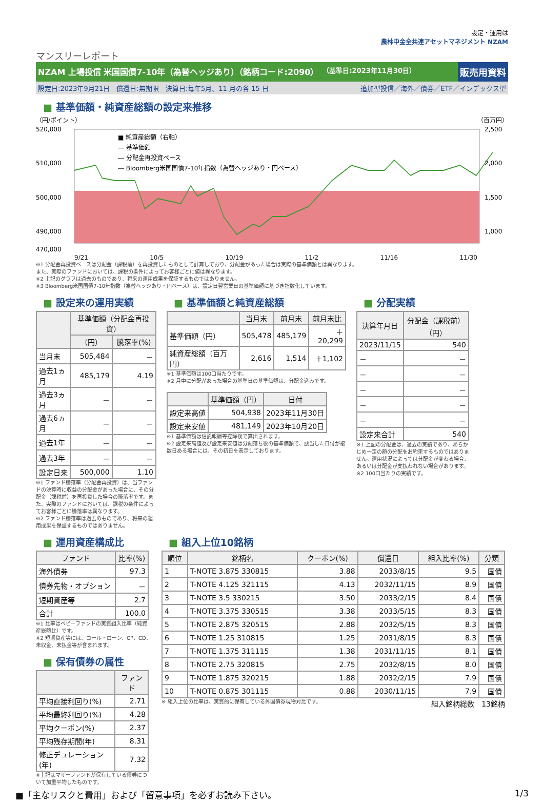マンスリーレポート
設定・運用は
農林中金全共連アセットマネジメント NZAM
NZAM 上場投信 米国国債7-10年（為替ヘッジあり）（銘柄コード:2090）
（基準日:2023年11月30日）
販売用資料
設定日:2023年9月21日　償還日:無期限　決算日:毎年5月、11 月の各 15 日 追加型投信／海外／債券／ETF／インデックス型
■ 基準価額・純資産総額の設定来推移
（円/ポイント） （百万円）
520,000
510,000
500,000
490,000
470,000
2,500
2,000
1,500
1,000
■ 純資産総額（右軸）
― 基準価額
― 分配金再投資ベース
― Bloomberg米国国債7-10年指数（為替ヘッジあり・円ベース）
9/21 10/5 10/19 11/2 11/16 11/30
※1 分配金再投資ベースは分配金（課税前）を再投資したものとして計算しており、分配金があった場合は実際の基準価額とは異なります。
また、実際のファンドにおいては、課税の条件によってお客様ごとに値は異なります。
※2 上記のグラフは過去のものであり、将来の運用成果を保証するものではありません。
※3 Bloomberg米国国債7-10年指数（為替ヘッジあり・円ベース）は、設定日翌営業日の基準価額に基づき指数化しています。
■ 設定来の運用実績
| | 基準価額（分配金再投資） | |
| --- | --- | --- |
| | （円） | 騰落率(%) |
| 当月末 | 505,484 | － |
| 過去1ヵ月 | 485,179 | 4.19 |
| 過去3ヵ月 | － | － |
| 過去6ヵ月 | － | － |
| 過去1年 | － | － |
| 過去3年 | － | － |
| 設定日来 | 500,000 | 1.10 |
※1 ファンド騰落率（分配金再投資）は、当ファンドの決算時に収益の分配金があった場合に、その分配金（課税前）を再投資した場合の騰落率です。また、実際のファンドにおいては、課税の条件によってお客様ごとに騰落率は異なります。
※2 ファンド騰落率は過去のものであり、将来の運用成果を保証するものではありません。
■ 基準価額と純資産総額
| | 当月末 | 前月末 | 前月末比 |
| --- | --- | --- | --- |
| 基準価額（円） | 505,478 | 485,179 | ＋20,299 |
| 純資産総額（百万円） | 2,616 | 1,514 | ＋1,102 |
※1 基準価額は100口当たりです。
※2 月中に分配があった場合の基準日の基準価額は、分配金込みです。
| | 基準価額（円） | 日付 |
| --- | --- | --- |
| 設定来高値 | 504,938 | 2023年11月30日 |
| 設定来安値 | 481,149 | 2023年10月20日 |
※1 基準価額は信託報酬等控除後で算出されます。
※2 設定来高値及び設定来安値は分配落ち後の基準価額で、該当した日付が複数日ある場合には、その初日を表示しております。
■ 分配実績
| 決算年月日 | 分配金（課税前）（円） |
| --- | --- |
| 2023/11/15 | 540 |
| － | － |
| － | － |
| － | － |
| － | － |
| － | － |
| 設定来合計 | 540 |
※1 上記の分配金は、過去の実績であり、あらかじめ一定の額の分配をお約束するものではありません。運用状況によっては分配金が変わる場合、あるいは分配金が支払われない場合があります。
※2 100口当たりの実績です。
■ 運用資産構成比
| ファンド | 比率(%) |
| --- | --- |
| 海外債券 | 97.3 |
| 債券先物・オプション | － |
| 短期資産等 | 2.7 |
| 合計 | 100.0 |
※1 比率はベビーファンドの実質組入比率（純資産総額比）です。
※2 短期資産等には、コール・ローン、CP、CD、未収金、未払金等が含まれます。
■ 保有債券の属性
| | ファンド |
| --- | --- |
| 平均直接利回り(%) | 2.71 |
| 平均最終利回り(%) | 4.28 |
| 平均クーポン(%) | 2.37 |
| 平均残存期間(年) | 8.31 |
| 修正デュレーション(年) | 7.32 |
※上記はマザーファンドが保有している債券について加重平均したものです。
■ 組入上位10銘柄
| 順位 | 銘柄名 | クーポン(%) | 償還日 | 組入比率(%) | 分類 |
| --- | --- | --- | --- | --- | --- |
| 1 | T-NOTE 3.875 330815 | 3.88 | 2033/8/15 | 9.5 | 国債 |
| 2 | T-NOTE 4.125 321115 | 4.13 | 2032/11/15 | 8.9 | 国債 |
| 3 | T-NOTE 3.5 330215 | 3.50 | 2033/2/15 | 8.4 | 国債 |
| 4 | T-NOTE 3.375 330515 | 3.38 | 2033/5/15 | 8.3 | 国債 |
| 5 | T-NOTE 2.875 320515 | 2.88 | 2032/5/15 | 8.3 | 国債 |
| 6 | T-NOTE 1.25 310815 | 1.25 | 2031/8/15 | 8.3 | 国債 |
| 7 | T-NOTE 1.375 311115 | 1.38 | 2031/11/15 | 8.1 | 国債 |
| 8 | T-NOTE 2.75 320815 | 2.75 | 2032/8/15 | 8.0 | 国債 |
| 9 | T-NOTE 1.875 320215 | 1.88 | 2032/2/15 | 7.9 | 国債 |
| 10 | T-NOTE 0.875 301115 | 0.88 | 2030/11/15 | 7.9 | 国債 |
※ 組入上位の比率は、実質的に保有している外国債券現物対比です。 組入銘柄総数　13銘柄
■「主なリスクと費用」および「留意事項」を必ずお読み下さい。 1/3